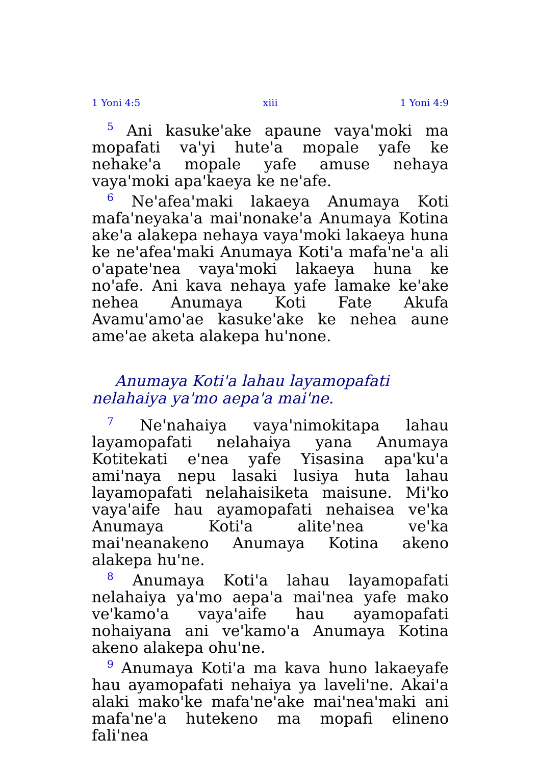1 Yoni 4:5 xiii 1 Yoni 4:9
<sup>5</sup> Ani kasuke'ake apaune vaya'moki ma mopafati va'yi hute'a mopale yafe ke nehake'a mopale yafe amuse nehaya vaya'moki apa'kaeya ke ne'afe.
<sup>6</sup> Ne'afea'maki lakaeya Anumaya Koti mafa'neyaka'a mai'nonake'a Anumaya Kotina ake'a alakepa nehaya vaya'moki lakaeya huna ke ne'afea'maki Anumaya Koti'a mafa'ne'a ali o'apate'nea vaya'moki lakaeya huna ke no'afe. Ani kava nehaya yafe lamake ke'ake nehea Anumaya Koti Fate Akufa Avamu'amo'ae kasuke'ake ke nehea aune ame'ae aketa alakepa hu'none.
Anumaya Koti'a lahau layamopafati nelahaiya ya'mo aepa'a mai'ne.
<sup>7</sup> Ne'nahaiya vaya'nimokitapa lahau layamopafati nelahaiya yana Anumaya Kotitekati e'nea yafe Yisasina apa'ku'a ami'naya nepu lasaki lusiya huta lahau layamopafati nelahaisiketa maisune. Mi'ko vaya'aife hau ayamopafati nehaisea ve'ka Anumaya Koti'a alite'nea ve'ka mai'neanakeno Anumaya Kotina akeno alakepa hu'ne.
<sup>8</sup> Anumaya Koti'a lahau layamopafati nelahaiya ya'mo aepa'a mai'nea yafe mako ve'kamo'a vaya'aife hau ayamopafati nohaiyana ani ve'kamo'a Anumaya Kotina akeno alakepa ohu'ne.
<sup>9</sup> Anumaya Koti'a ma kava huno lakaeyafe hau ayamopafati nehaiya ya laveli'ne. Akai'a alaki mako'ke mafa'ne'ake mai'nea'maki ani mafa'ne'a hutekeno ma mopafi elineno fali'nea